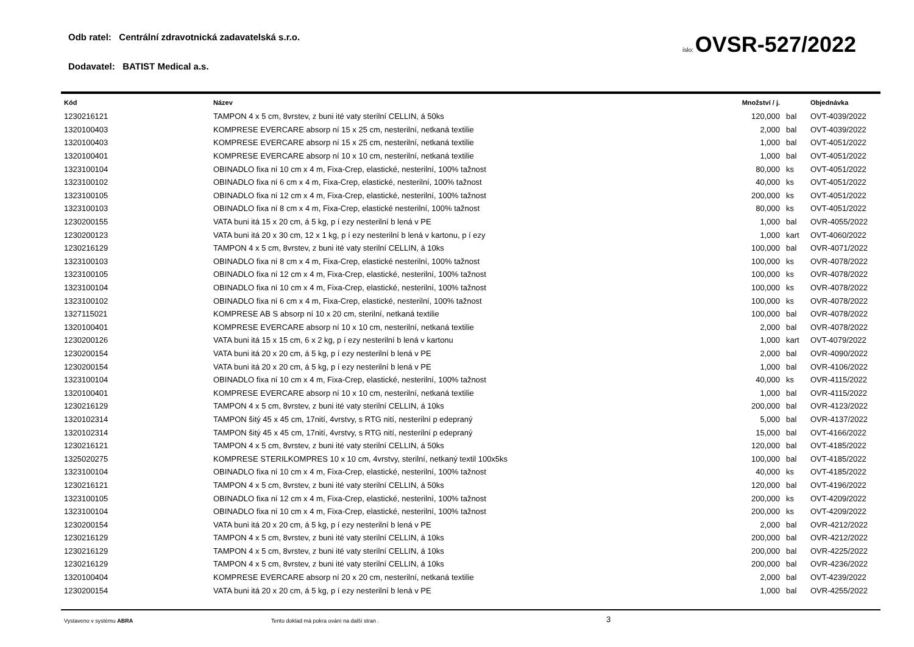Odb ratel: Centrální zdravotnická zadavatelská s.r.o.
Dodavatel: BATIST Medical a.s.
íslo: OVSR-527/2022
| Kód | Název | Množství / j. | | Objednávka |
| --- | --- | --- | --- | --- |
| 1230216121 | TAMPON 4 x 5 cm, 8vrstev, z buni ité vaty sterilní CELLIN, á 50ks | 120,000 | bal | OVT-4039/2022 |
| 1320100403 | KOMPRESE EVERCARE absorp ní 15 x 25 cm, nesterilní, netkaná textilie | 2,000 | bal | OVT-4039/2022 |
| 1320100403 | KOMPRESE EVERCARE absorp ní 15 x 25 cm, nesterilní, netkaná textilie | 1,000 | bal | OVT-4051/2022 |
| 1320100401 | KOMPRESE EVERCARE absorp ní 10 x 10 cm, nesterilní, netkaná textilie | 1,000 | bal | OVT-4051/2022 |
| 1323100104 | OBINADLO fixa ní 10 cm x 4 m, Fixa-Crep, elastické, nesterilní, 100% tažnost | 80,000 | ks | OVT-4051/2022 |
| 1323100102 | OBINADLO fixa ní 6 cm x 4 m, Fixa-Crep, elastické, nesterilní, 100% tažnost | 40,000 | ks | OVT-4051/2022 |
| 1323100105 | OBINADLO fixa ní 12 cm x 4 m, Fixa-Crep, elastické, nesterilní, 100% tažnost | 200,000 | ks | OVT-4051/2022 |
| 1323100103 | OBINADLO fixa ní 8 cm x 4 m, Fixa-Crep, elastické nesterilní, 100% tažnost | 80,000 | ks | OVT-4051/2022 |
| 1230200155 | VATA buni itá 15 x 20 cm, á 5 kg, p í ezy nesterilní b lená v PE | 1,000 | bal | OVR-4055/2022 |
| 1230200123 | VATA buni itá 20 x 30 cm, 12 x 1 kg, p í ezy nesterilní b lená v kartonu, p í ezy | 1,000 | kart | OVT-4060/2022 |
| 1230216129 | TAMPON 4 x 5 cm, 8vrstev, z buni ité vaty sterilní CELLIN, á 10ks | 100,000 | bal | OVR-4071/2022 |
| 1323100103 | OBINADLO fixa ní 8 cm x 4 m, Fixa-Crep, elastické nesterilní, 100% tažnost | 100,000 | ks | OVR-4078/2022 |
| 1323100105 | OBINADLO fixa ní 12 cm x 4 m, Fixa-Crep, elastické, nesterilní, 100% tažnost | 100,000 | ks | OVR-4078/2022 |
| 1323100104 | OBINADLO fixa ní 10 cm x 4 m, Fixa-Crep, elastické, nesterilní, 100% tažnost | 100,000 | ks | OVR-4078/2022 |
| 1323100102 | OBINADLO fixa ní 6 cm x 4 m, Fixa-Crep, elastické, nesterilní, 100% tažnost | 100,000 | ks | OVR-4078/2022 |
| 1327115021 | KOMPRESE AB S absorp ní 10 x 20 cm, sterilní, netkaná textilie | 100,000 | bal | OVR-4078/2022 |
| 1320100401 | KOMPRESE EVERCARE absorp ní 10 x 10 cm, nesterilní, netkaná textilie | 2,000 | bal | OVR-4078/2022 |
| 1230200126 | VATA buni itá 15 x 15 cm, 6 x 2 kg, p í ezy nesterilní b lená v kartonu | 1,000 | kart | OVT-4079/2022 |
| 1230200154 | VATA buni itá 20 x 20 cm, á 5 kg, p í ezy nesterilní b lená v PE | 2,000 | bal | OVR-4090/2022 |
| 1230200154 | VATA buni itá 20 x 20 cm, á 5 kg, p í ezy nesterilní b lená v PE | 1,000 | bal | OVR-4106/2022 |
| 1323100104 | OBINADLO fixa ní 10 cm x 4 m, Fixa-Crep, elastické, nesterilní, 100% tažnost | 40,000 | ks | OVR-4115/2022 |
| 1320100401 | KOMPRESE EVERCARE absorp ní 10 x 10 cm, nesterilní, netkaná textilie | 1,000 | bal | OVR-4115/2022 |
| 1230216129 | TAMPON 4 x 5 cm, 8vrstev, z buni ité vaty sterilní CELLIN, á 10ks | 200,000 | bal | OVR-4123/2022 |
| 1320102314 | TAMPON šitý 45 x 45 cm, 17nití, 4vrstvy, s RTG nití, nesterilní p edepraný | 5,000 | bal | OVR-4137/2022 |
| 1320102314 | TAMPON šitý 45 x 45 cm, 17nití, 4vrstvy, s RTG nití, nesterilní p edepraný | 15,000 | bal | OVT-4166/2022 |
| 1230216121 | TAMPON 4 x 5 cm, 8vrstev, z buni ité vaty sterilní CELLIN, á 50ks | 120,000 | bal | OVT-4185/2022 |
| 1325020275 | KOMPRESE STERILKOMPRES 10 x 10 cm, 4vrstvy, sterilní, netkaný textil 100x5ks | 100,000 | bal | OVT-4185/2022 |
| 1323100104 | OBINADLO fixa ní 10 cm x 4 m, Fixa-Crep, elastické, nesterilní, 100% tažnost | 40,000 | ks | OVT-4185/2022 |
| 1230216121 | TAMPON 4 x 5 cm, 8vrstev, z buni ité vaty sterilní CELLIN, á 50ks | 120,000 | bal | OVT-4196/2022 |
| 1323100105 | OBINADLO fixa ní 12 cm x 4 m, Fixa-Crep, elastické, nesterilní, 100% tažnost | 200,000 | ks | OVT-4209/2022 |
| 1323100104 | OBINADLO fixa ní 10 cm x 4 m, Fixa-Crep, elastické, nesterilní, 100% tažnost | 200,000 | ks | OVT-4209/2022 |
| 1230200154 | VATA buni itá 20 x 20 cm, á 5 kg, p í ezy nesterilní b lená v PE | 2,000 | bal | OVR-4212/2022 |
| 1230216129 | TAMPON 4 x 5 cm, 8vrstev, z buni ité vaty sterilní CELLIN, á 10ks | 200,000 | bal | OVR-4212/2022 |
| 1230216129 | TAMPON 4 x 5 cm, 8vrstev, z buni ité vaty sterilní CELLIN, á 10ks | 200,000 | bal | OVR-4225/2022 |
| 1230216129 | TAMPON 4 x 5 cm, 8vrstev, z buni ité vaty sterilní CELLIN, á 10ks | 200,000 | bal | OVR-4236/2022 |
| 1320100404 | KOMPRESE EVERCARE absorp ní 20 x 20 cm, nesterilní, netkaná textilie | 2,000 | bal | OVT-4239/2022 |
| 1230200154 | VATA buni itá 20 x 20 cm, á 5 kg, p í ezy nesterilní b lená v PE | 1,000 | bal | OVR-4255/2022 |
Vystaveno v systému ABRA Tento doklad má pokra ování na další stran . 3